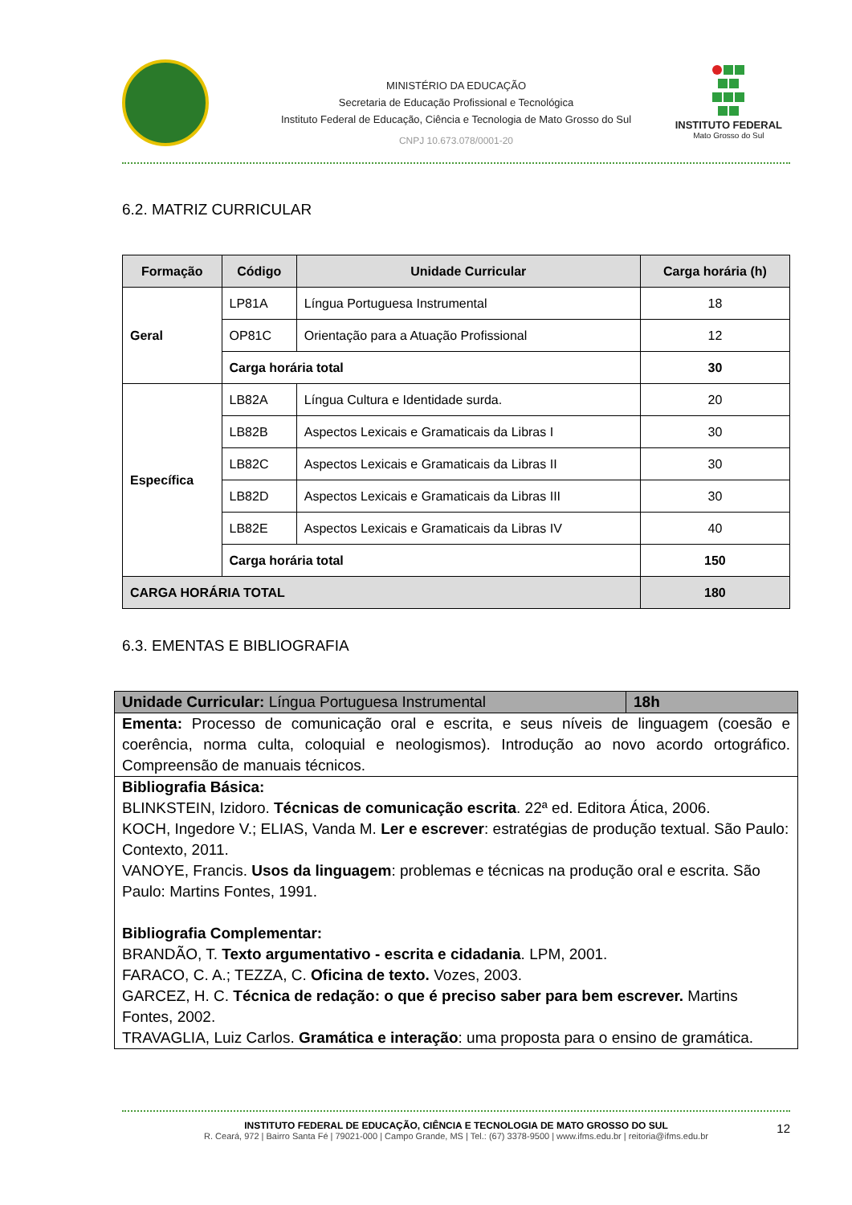MINISTÉRIO DA EDUCAÇÃO
Secretaria de Educação Profissional e Tecnológica
Instituto Federal de Educação, Ciência e Tecnologia de Mato Grosso do Sul
CNPJ 10.673.078/0001-20
INSTITUTO FEDERAL
Mato Grosso do Sul
6.2. MATRIZ CURRICULAR
| Formação | Código | Unidade Curricular | Carga horária (h) |
| --- | --- | --- | --- |
| Geral | LP81A | Língua Portuguesa Instrumental | 18 |
| | OP81C | Orientação para a Atuação Profissional | 12 |
| | Carga horária total | | 30 |
| Específica | LB82A | Língua Cultura e Identidade surda. | 20 |
| | LB82B | Aspectos Lexicais e Gramaticais da Libras I | 30 |
| | LB82C | Aspectos Lexicais e Gramaticais da Libras II | 30 |
| | LB82D | Aspectos Lexicais e Gramaticais da Libras III | 30 |
| | LB82E | Aspectos Lexicais e Gramaticais da Libras IV | 40 |
| | Carga horária total | | 150 |
| CARGA HORÁRIA TOTAL | | | 180 |
6.3. EMENTAS E BIBLIOGRAFIA
| Unidade Curricular: Língua Portuguesa Instrumental | 18h |
| Ementa: Processo de comunicação oral e escrita, e seus níveis de linguagem (coesão e coerência, norma culta, coloquial e neologismos). Introdução ao novo acordo ortográfico. Compreensão de manuais técnicos. | |
| Bibliografia Básica: BLINKSTEIN, Izidoro. Técnicas de comunicação escrita . 22ª ed. Editora Ática, 2006. KOCH, Ingedore V.; ELIAS, Vanda M. Ler e escrever : estratégias de produção textual. São Paulo: Contexto, 2011. VANOYE, Francis. Usos da linguagem : problemas e técnicas na produção oral e escrita. São Paulo: Martins Fontes, 1991. Bibliografia Complementar: BRANDÃO, T. Texto argumentativo - escrita e cidadania . LPM, 2001. FARACO, C. A.; TEZZA, C. Oficina de texto. Vozes, 2003. GARCEZ, H. C. Técnica de redação: o que é preciso saber para bem escrever. Martins Fontes, 2002. TRAVAGLIA, Luiz Carlos. Gramática e interação : uma proposta para o ensino de gramática. | |
INSTITUTO FEDERAL DE EDUCAÇÃO, CIÊNCIA E TECNOLOGIA DE MATO GROSSO DO SUL
R. Ceará, 972 | Bairro Santa Fé | 79021-000 | Campo Grande, MS | Tel.: (67) 3378-9500 | www.ifms.edu.br | reitoria@ifms.edu.br
12